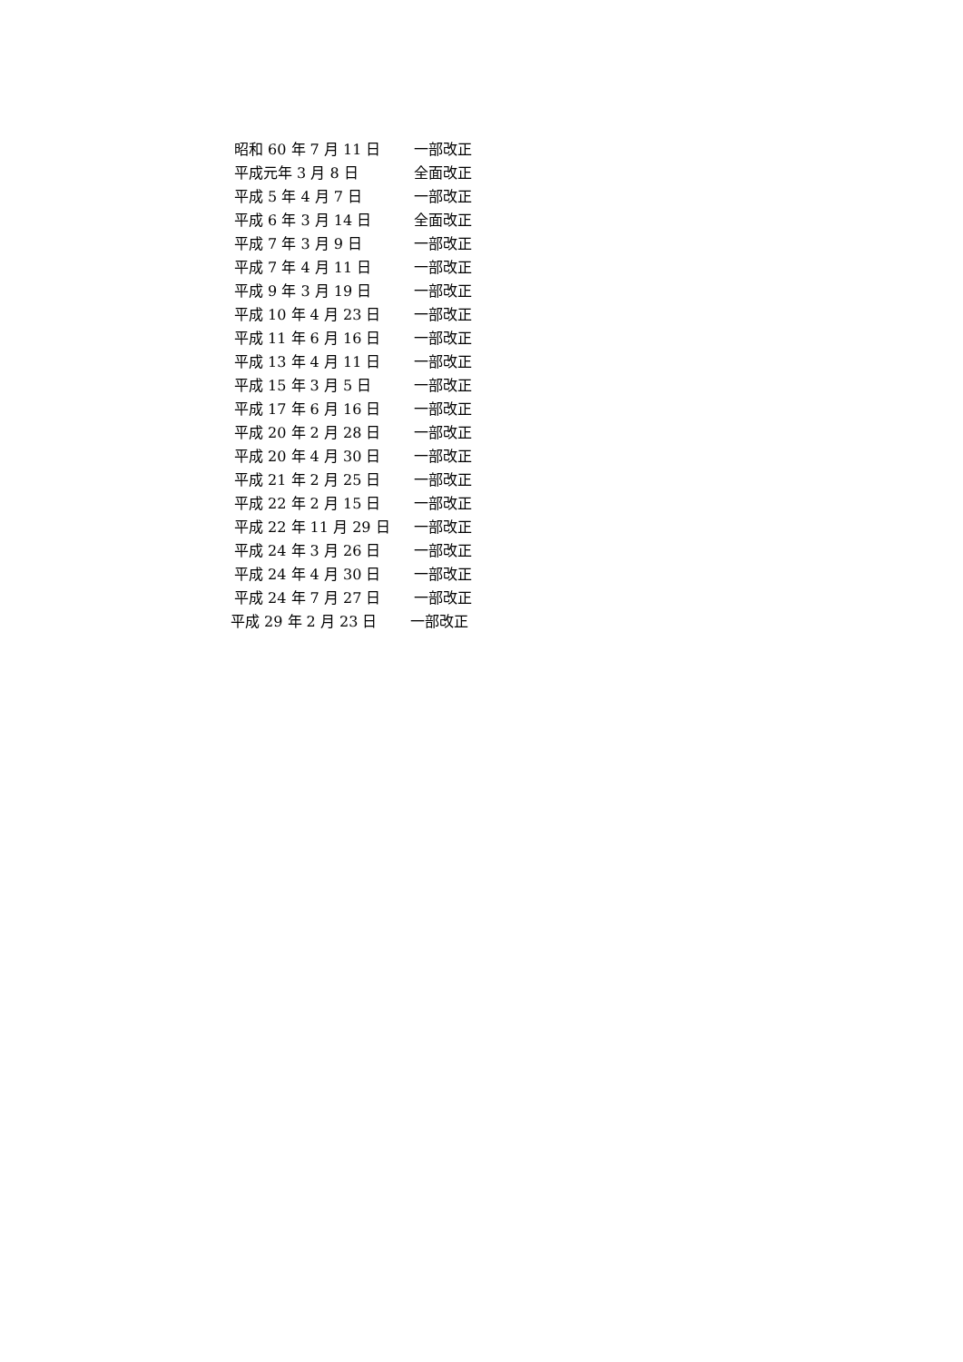昭和 60 年 7 月 11 日 一部改正
平成元年 3 月 8 日 全面改正
平成 5 年 4 月 7 日 一部改正
平成 6 年 3 月 14 日 全面改正
平成 7 年 3 月 9 日 一部改正
平成 7 年 4 月 11 日 一部改正
平成 9 年 3 月 19 日 一部改正
平成 10 年 4 月 23 日 一部改正
平成 11 年 6 月 16 日 一部改正
平成 13 年 4 月 11 日 一部改正
平成 15 年 3 月 5 日 一部改正
平成 17 年 6 月 16 日 一部改正
平成 20 年 2 月 28 日 一部改正
平成 20 年 4 月 30 日 一部改正
平成 21 年 2 月 25 日 一部改正
平成 22 年 2 月 15 日 一部改正
平成 22 年 11 月 29 日 一部改正
平成 24 年 3 月 26 日 一部改正
平成 24 年 4 月 30 日 一部改正
平成 24 年 7 月 27 日 一部改正
平成 29 年 2 月 23 日 一部改正